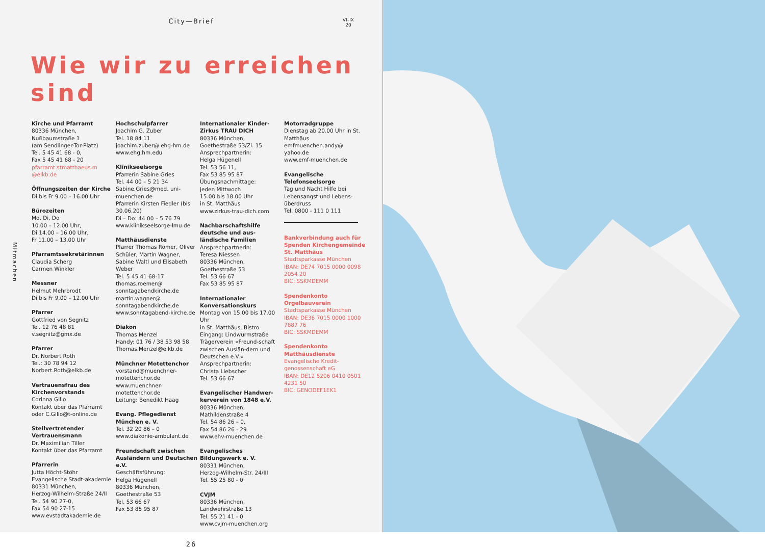City—Brief
VI–IX
20
Wie wir zu erreichen sind
Mitmachen
Kirche und Pfarramt
80336 München,
Nußbaumstraße 1
(am Sendlinger-Tor-Platz)
Tel. 5 45 41 68 - 0,
Fax 5 45 41 68 - 20
pfarramt.stmatthaeus.m @elkb.de
Öffnungszeiten der Kirche
Di bis Fr 9.00 – 16.00 Uhr
Bürozeiten
Mo, Di, Do
10.00 – 12.00 Uhr,
Di 14.00 – 16.00 Uhr,
Fr 11.00 – 13.00 Uhr
Pfarramtssekretärinnen
Claudia Scherg
Carmen Winkler
Messner
Helmut Mehrbrodt
Di bis Fr 9.00 – 12.00 Uhr
Pfarrer
Gottfried von Segnitz
Tel. 12 76 48 81
v.segnitz@gmx.de
Pfarrer
Dr. Norbert Roth
Tel.: 30 78 94 12
Norbert.Roth@elkb.de
Vertrauensfrau des Kirchenvorstands
Corinna Gilio
Kontakt über das Pfarramt oder C.Gilio@t-online.de
Stellvertretender Vertrauensmann
Dr. Maximilian Tiller
Kontakt über das Pfarramt
Pfarrerin
Jutta Höcht-Stöhr
Evangelische Stadt-akademie
80331 München,
Herzog-Wilhelm-Straße 24/II
Tel. 54 90 27-0,
Fax 54 90 27-15
www.evstadtakademie.de
Hochschulpfarrer
Joachim G. Zuber
Tel. 18 84 11
joachim.zuber@ ehg-hm.de
www.ehg.hm.edu
Klinikseelsorge
Pfarrerin Sabine Gries
Tel. 44 00 – 5 21 34
Sabine.Gries@med. uni-muenchen.de
Pfarrerin Kirsten Fiedler (bis 30.06.20)
Di – Do: 44 00 – 5 76 79
www.klinikseelsorge-lmu.de
Matthäusdienste
Pfarrer Thomas Römer, Oliver Schüler, Martin Wagner, Sabine Waltl und Elisabeth Weber
Tel. 5 45 41 68-17
thomas.roemer@ sonntagabendkirche.de
martin.wagner@ sonntagabendkirche.de
www.sonntagabend-kirche.de
Diakon
Thomas Menzel
Handy: 01 76 / 38 53 98 58
Thomas.Menzel@elkb.de
Münchner Motettenchor
vorstand@muenchner-motettenchor.de
www.muenchner-motettenchor.de
Leitung: Benedikt Haag
Evang. Pflegedienst München e. V.
Tel. 32 20 86 – 0
www.diakonie-ambulant.de
Freundschaft zwischen Ausländern und Deutschen e.V.
Geschäftsführung:
Helga Hügenell
80336 München,
Goethestraße 53
Tel. 53 66 67
Fax 53 85 95 87
Internationaler Kinder-Zirkus TRAU DICH
80336 München,
Goethestraße 53/Zi. 15
Ansprechpartnerin:
Helga Hügenell
Tel. 53 56 11,
Fax 53 85 95 87
Übungsnachmittage:
jeden Mittwoch
15.00 bis 18.00 Uhr
in St. Matthäus
www.zirkus-trau-dich.com
Nachbarschaftshilfe deutsche und aus-ländische Familien
Ansprechpartnerin:
Teresa Niessen
80336 München,
Goethestraße 53
Tel. 53 66 67
Fax 53 85 95 87
Internationaler Konversationskurs
Montag von 15.00 bis 17.00 Uhr
in St. Matthäus, Bistro
Eingang: Lindwurmstraße
Trägerverein »Freund-schaft zwischen Auslän-dern und Deutschen e.V.«
Ansprechpartnerin:
Christa Liebscher
Tel. 53 66 67
Evangelischer Handwer-kerverein von 1848 e.V.
80336 München,
Mathildenstraße 4
Tel. 54 86 26 – 0,
Fax 54 86 26 - 29
www.ehv-muenchen.de
Evangelisches Bildungswerk e. V.
80331 München,
Herzog-Wilhelm-Str. 24/III
Tel. 55 25 80 - 0
CVJM
80336 München,
Landwehrstraße 13
Tel. 55 21 41 - 0
www.cvjm-muenchen.org
Motorradgruppe
Dienstag ab 20.00 Uhr in St. Matthäus
emfmuenchen.andy@ yahoo.de
www.emf-muenchen.de
Evangelische Telefonseelsorge
Tag und Nacht Hilfe bei Lebensangst und Lebens-überdruss
Tel. 0800 - 111 0 111
Bankverbindung auch für Spenden Kirchengemeinde St. Matthäus
Stadtsparkasse München
IBAN: DE74 7015 0000 0098 2054 20
BIC: SSKMDEMM
Spendenkonto Orgelbauverein
Stadtsparkasse München
IBAN: DE36 7015 0000 1000 7887 76
BIC: SSKMDEMM
Spendenkonto Matthäusdienste
Evangelische Kredit-genossenschaft eG
IBAN: DE12 5206 0410 0501 4231 50
BIC: GENODEF1EK1
26